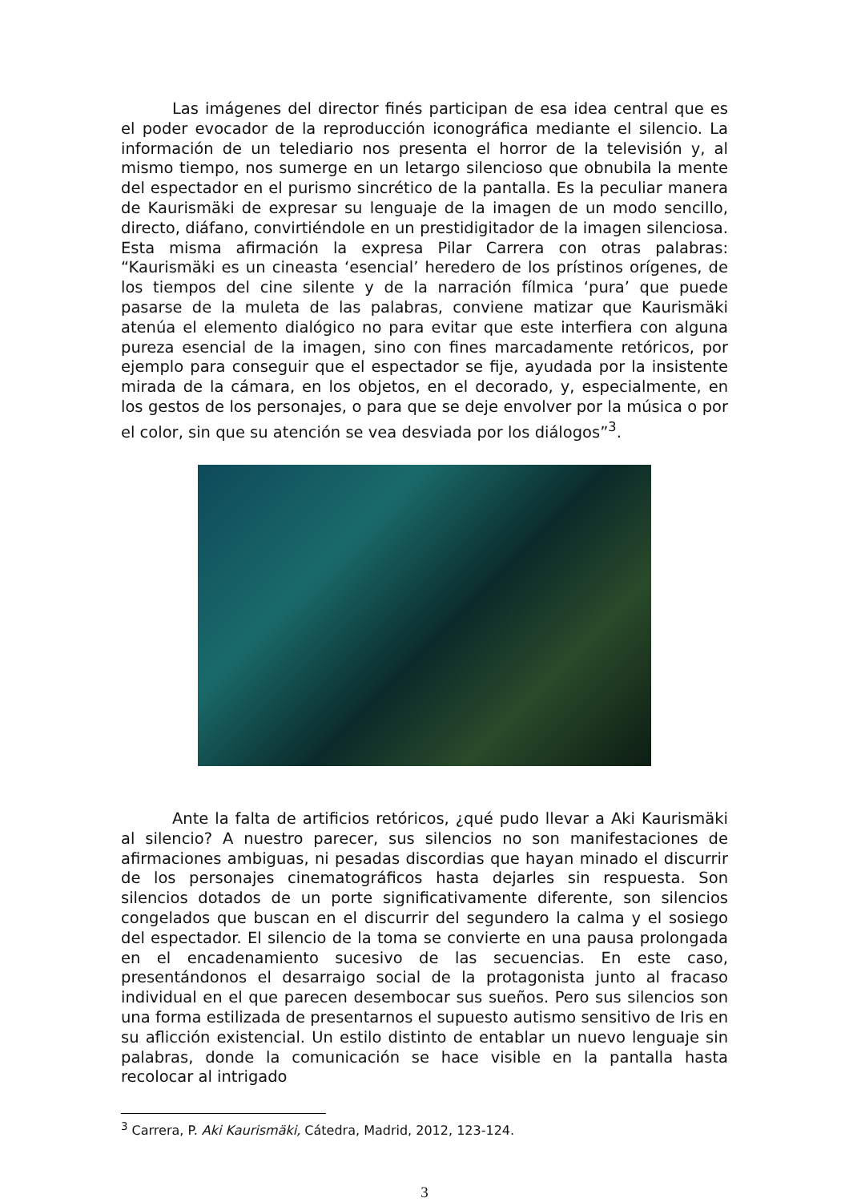Las imágenes del director finés participan de esa idea central que es el poder evocador de la reproducción iconográfica mediante el silencio. La información de un telediario nos presenta el horror de la televisión y, al mismo tiempo, nos sumerge en un letargo silencioso que obnubila la mente del espectador en el purismo sincrético de la pantalla. Es la peculiar manera de Kaurismäki de expresar su lenguaje de la imagen de un modo sencillo, directo, diáfano, convirtiéndole en un prestidigitador de la imagen silenciosa. Esta misma afirmación la expresa Pilar Carrera con otras palabras: “Kaurismäki es un cineasta ‘esencial’ heredero de los prístinos orígenes, de los tiempos del cine silente y de la narración fílmica ‘pura’ que puede pasarse de la muleta de las palabras, conviene matizar que Kaurismäki atenúa el elemento dialógico no para evitar que este interfiera con alguna pureza esencial de la imagen, sino con fines marcadamente retóricos, por ejemplo para conseguir que el espectador se fije, ayudada por la insistente mirada de la cámara, en los objetos, en el decorado, y, especialmente, en los gestos de los personajes, o para que se deje envolver por la música o por el color, sin que su atención se vea desviada por los diálogos”<sup>3</sup>.
Ante la falta de artificios retóricos, ¿qué pudo llevar a Aki Kaurismäki al silencio? A nuestro parecer, sus silencios no son manifestaciones de afirmaciones ambiguas, ni pesadas discordias que hayan minado el discurrir de los personajes cinematográficos hasta dejarles sin respuesta. Son silencios dotados de un porte significativamente diferente, son silencios congelados que buscan en el discurrir del segundero la calma y el sosiego del espectador. El silencio de la toma se convierte en una pausa prolongada en el encadenamiento sucesivo de las secuencias. En este caso, presentándonos el desarraigo social de la protagonista junto al fracaso individual en el que parecen desembocar sus sueños. Pero sus silencios son una forma estilizada de presentarnos el supuesto autismo sensitivo de Iris en su aflicción existencial. Un estilo distinto de entablar un nuevo lenguaje sin palabras, donde la comunicación se hace visible en la pantalla hasta recolocar al intrigado
<sup>3</sup> Carrera, P. Aki Kaurismäki, Cátedra, Madrid, 2012, 123-124.
3